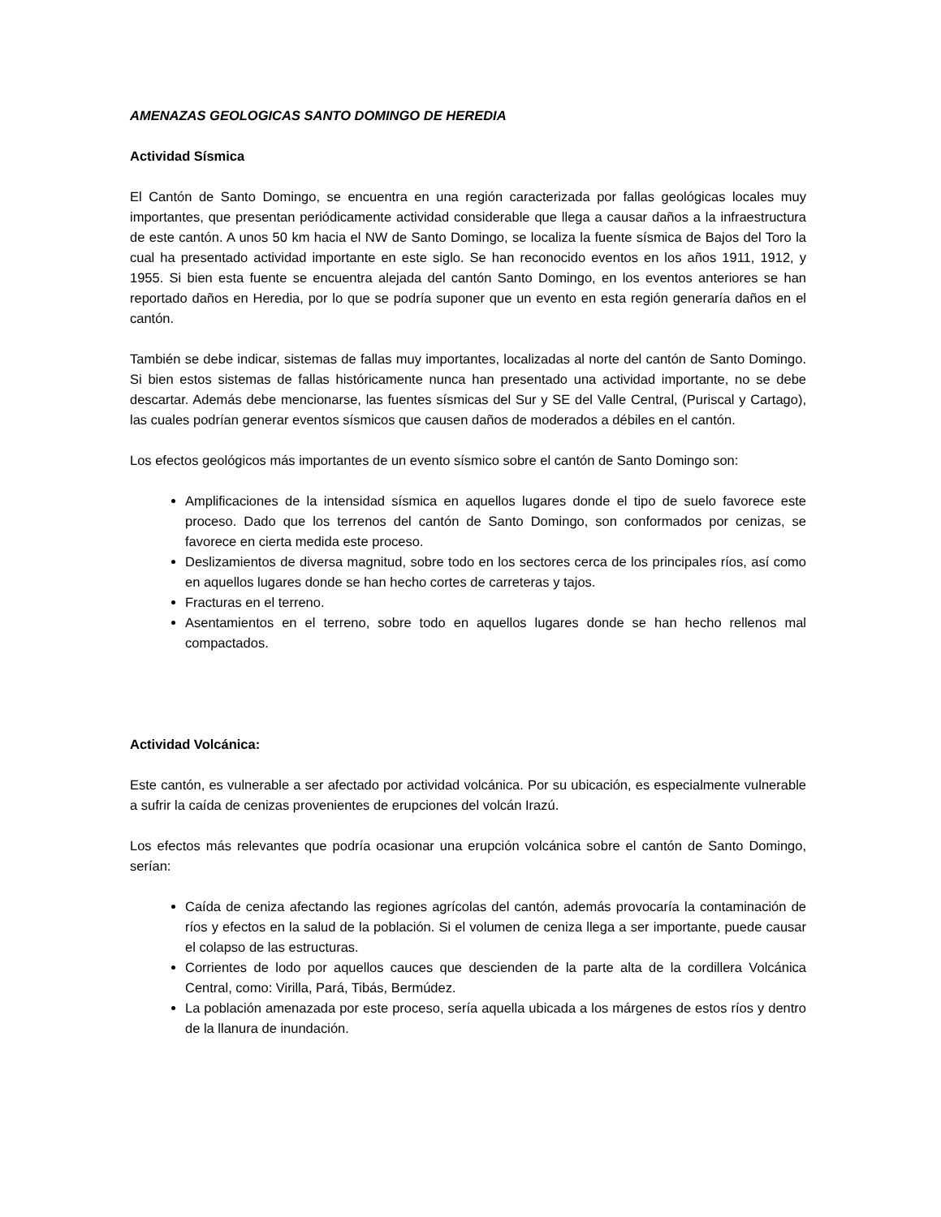AMENAZAS GEOLOGICAS SANTO DOMINGO DE HEREDIA
Actividad Sísmica
El Cantón de Santo Domingo, se encuentra en una región caracterizada por fallas geológicas locales muy importantes, que presentan periódicamente actividad considerable que llega a causar daños a la infraestructura de este cantón. A unos 50 km hacia el NW de Santo Domingo, se localiza la fuente sísmica de Bajos del Toro la cual ha presentado actividad importante en este siglo. Se han reconocido eventos en los años 1911, 1912, y 1955. Si bien esta fuente se encuentra alejada del cantón Santo Domingo, en los eventos anteriores se han reportado daños en Heredia, por lo que se podría suponer que un evento en esta región generaría daños en el cantón.
También se debe indicar, sistemas de fallas muy importantes, localizadas al norte del cantón de Santo Domingo. Si bien estos sistemas de fallas históricamente nunca han presentado una actividad importante, no se debe descartar. Además debe mencionarse, las fuentes sísmicas del Sur y SE del Valle Central, (Puriscal y Cartago), las cuales podrían generar eventos sísmicos que causen daños de moderados a débiles en el cantón.
Los efectos geológicos más importantes de un evento sísmico sobre el cantón de Santo Domingo son:
Amplificaciones de la intensidad sísmica en aquellos lugares donde el tipo de suelo favorece este proceso. Dado que los terrenos del cantón de Santo Domingo, son conformados por cenizas, se favorece en cierta medida este proceso.
Deslizamientos de diversa magnitud, sobre todo en los sectores cerca de los principales ríos, así como en aquellos lugares donde se han hecho cortes de carreteras y tajos.
Fracturas en el terreno.
Asentamientos en el terreno, sobre todo en aquellos lugares donde se han hecho rellenos mal compactados.
Actividad Volcánica:
Este cantón, es vulnerable a ser afectado por actividad volcánica. Por su ubicación, es especialmente vulnerable a sufrir la caída de cenizas provenientes de erupciones del volcán Irazú.
Los efectos más relevantes que podría ocasionar una erupción volcánica sobre el cantón de Santo Domingo, serían:
Caída de ceniza afectando las regiones agrícolas del cantón, además provocaría la contaminación de ríos y efectos en la salud de la población. Si el volumen de ceniza llega a ser importante, puede causar el colapso de las estructuras.
Corrientes de lodo por aquellos cauces que descienden de la parte alta de la cordillera Volcánica Central, como: Virilla, Pará, Tibás, Bermúdez.
La población amenazada por este proceso, sería aquella ubicada a los márgenes de estos ríos y dentro de la llanura de inundación.